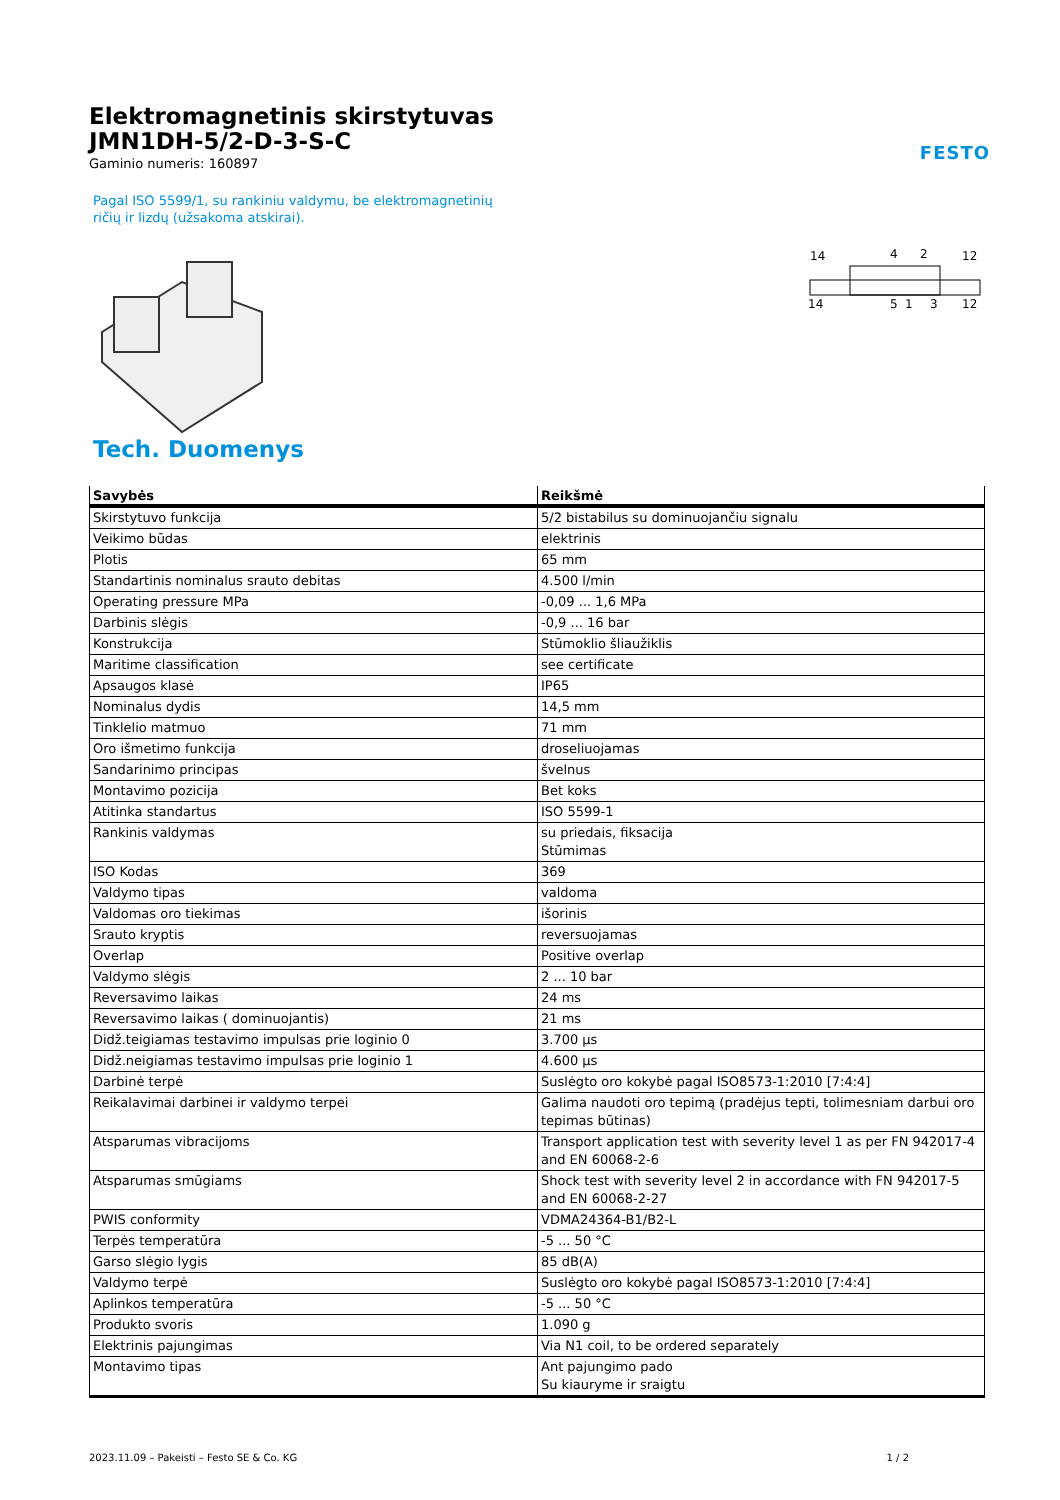Elektromagnetinis skirstytuvas
JMN1DH-5/2-D-3-S-C
Gaminio numeris: 160897
FESTO
Pagal ISO 5599/1, su rankiniu valdymu, be elektromagnetinių ričių ir lizdų (užsakoma atskirai).
14
4
2
12
14
5
1
3
12
Tech. Duomenys
| Savybės | Reikšmė |
| --- | --- |
| Skirstytuvo funkcija | 5/2 bistabilus su dominuojančiu signalu |
| Veikimo būdas | elektrinis |
| Plotis | 65 mm |
| Standartinis nominalus srauto debitas | 4.500 l/min |
| Operating pressure MPa | -0,09 ... 1,6 MPa |
| Darbinis slėgis | -0,9 ... 16 bar |
| Konstrukcija | Stūmoklio šliaužiklis |
| Maritime classification | see certificate |
| Apsaugos klasė | IP65 |
| Nominalus dydis | 14,5 mm |
| Tinklelio matmuo | 71 mm |
| Oro išmetimo funkcija | droseliuojamas |
| Sandarinimo principas | švelnus |
| Montavimo pozicija | Bet koks |
| Atitinka standartus | ISO 5599-1 |
| Rankinis valdymas | su priedais, fiksacija Stūmimas |
| ISO Kodas | 369 |
| Valdymo tipas | valdoma |
| Valdomas oro tiekimas | išorinis |
| Srauto kryptis | reversuojamas |
| Overlap | Positive overlap |
| Valdymo slėgis | 2 ... 10 bar |
| Reversavimo laikas | 24 ms |
| Reversavimo laikas ( dominuojantis) | 21 ms |
| Didž.teigiamas testavimo impulsas prie loginio 0 | 3.700 µs |
| Didž.neigiamas testavimo impulsas prie loginio 1 | 4.600 µs |
| Darbinė terpė | Suslėgto oro kokybė pagal ISO8573-1:2010 [7:4:4] |
| Reikalavimai darbinei ir valdymo terpei | Galima naudoti oro tepimą (pradėjus tepti, tolimesniam darbui oro tepimas būtinas) |
| Atsparumas vibracijoms | Transport application test with severity level 1 as per FN 942017-4 and EN 60068-2-6 |
| Atsparumas smūgiams | Shock test with severity level 2 in accordance with FN 942017-5 and EN 60068-2-27 |
| PWIS conformity | VDMA24364-B1/B2-L |
| Terpės temperatūra | -5 ... 50 °C |
| Garso slėgio lygis | 85 dB(A) |
| Valdymo terpė | Suslėgto oro kokybė pagal ISO8573-1:2010 [7:4:4] |
| Aplinkos temperatūra | -5 ... 50 °C |
| Produkto svoris | 1.090 g |
| Elektrinis pajungimas | Via N1 coil, to be ordered separately |
| Montavimo tipas | Ant pajungimo pado Su kiauryme ir sraigtu |
2023.11.09 – Pakeisti – Festo SE & Co. KG 1 / 2